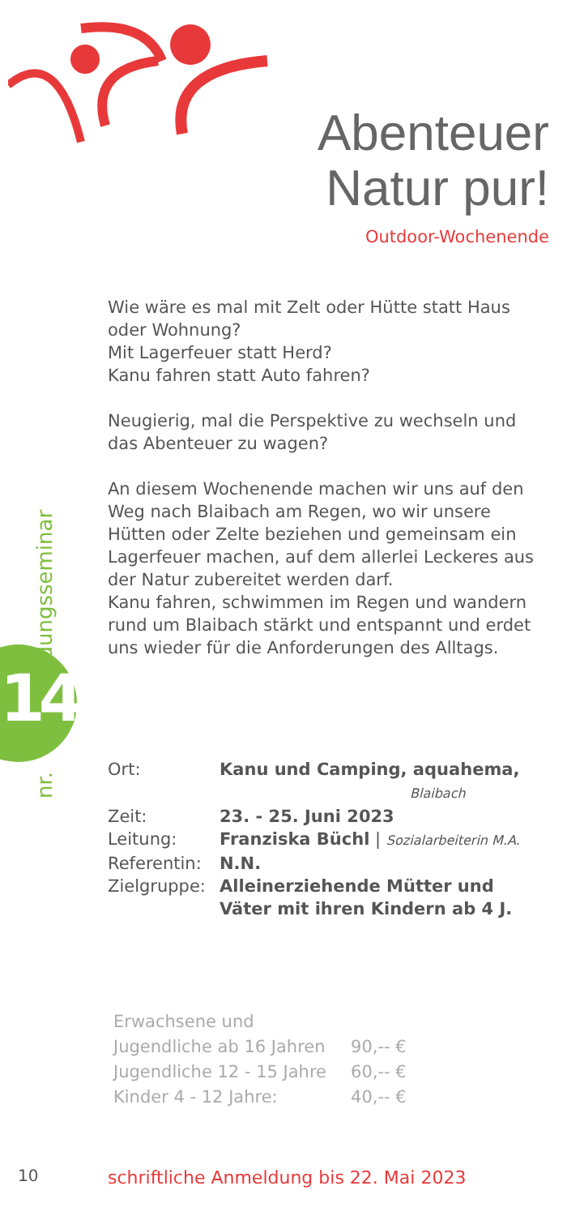Abenteuer
Natur pur!
Outdoor-Wochenende
14
nr. bildungsseminar
Wie wäre es mal mit Zelt oder Hütte statt Haus oder Wohnung?
Mit Lagerfeuer statt Herd?
Kanu fahren statt Auto fahren?
Neugierig, mal die Perspektive zu wechseln und das Abenteuer zu wagen?
An diesem Wochenende machen wir uns auf den Weg nach Blaibach am Regen, wo wir unsere Hütten oder Zelte beziehen und gemeinsam ein Lagerfeuer machen, auf dem allerlei Leckeres aus der Natur zubereitet werden darf.
Kanu fahren, schwimmen im Regen und wandern rund um Blaibach stärkt und entspannt und erdet uns wieder für die Anforderungen des Alltags.
| Ort: | Kanu und Camping, aquahema, Blaibach |
| Zeit: | 23. - 25. Juni 2023 |
| Leitung: | Franziska Büchl / Sozialarbeiterin M.A. |
| Referentin: | N.N. |
| Zielgruppe: | Alleinerziehende Mütter und Väter mit ihren Kindern ab 4 J. |
| Erwachsene und | |
| Jugendliche ab 16 Jahren | 90,-- € |
| Jugendliche 12 - 15 Jahre | 60,-- € |
| Kinder 4 - 12 Jahre: | 40,-- € |
10
schriftliche Anmeldung bis 22. Mai 2023